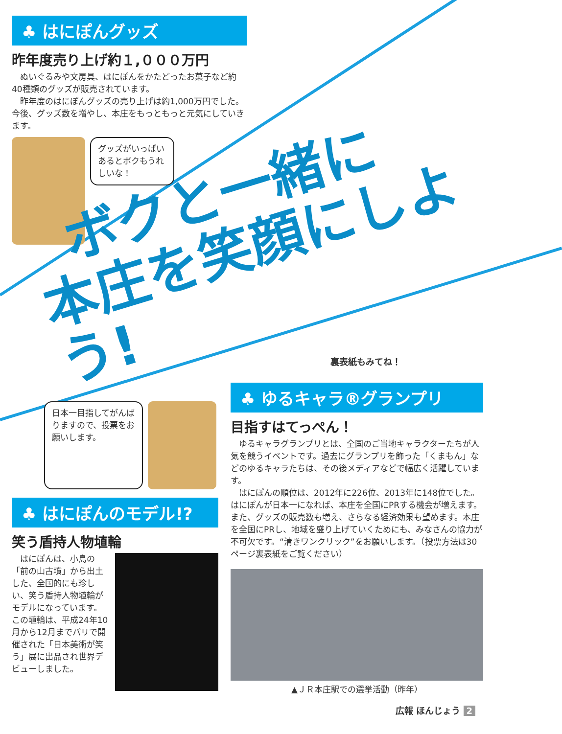♣ はにぽんグッズ
昨年度売り上げ約１,０００万円
　ぬいぐるみや文房具、はにぽんをかたどったお菓子など約40種類のグッズが販売されています。
　昨年度のはにぽんグッズの売り上げは約1,000万円でした。今後、グッズ数を増やし、本庄をもっともっと元気にしていきます。
グッズがいっぱいあるとボクもうれしいな！
ボクと一緒に
本庄を笑顔にしよう!
裏表紙もみてね！
日本一目指してがんばりますので、投票をお願いします。
♣ はにぽんのモデル!?
笑う盾持人物埴輪
　はにぽんは、小島の「前の山古墳」から出土した、全国的にも珍しい、笑う盾持人物埴輪がモデルになっています。この埴輪は、平成24年10月から12月までパリで開催された「日本美術が笑う」展に出品され世界デビューしました。
♣ ゆるキャラ®グランプリ
目指すはてっぺん！
　ゆるキャラグランプリとは、全国のご当地キャラクターたちが人気を競うイベントです。過去にグランプリを飾った「くまもん」などのゆるキャラたちは、その後メディアなどで幅広く活躍しています。
　はにぽんの順位は、2012年に226位、2013年に148位でした。はにぽんが日本一になれば、本庄を全国にPRする機会が増えます。また、グッズの販売数も増え、さらなる経済効果も望めます。本庄を全国にPRし、地域を盛り上げていくためにも、みなさんの協力が不可欠です。“清きワンクリック”をお願いします。（投票方法は30ページ裏表紙をご覧ください）
▲ＪＲ本庄駅での選挙活動（昨年）
広報 ほんじょう 2